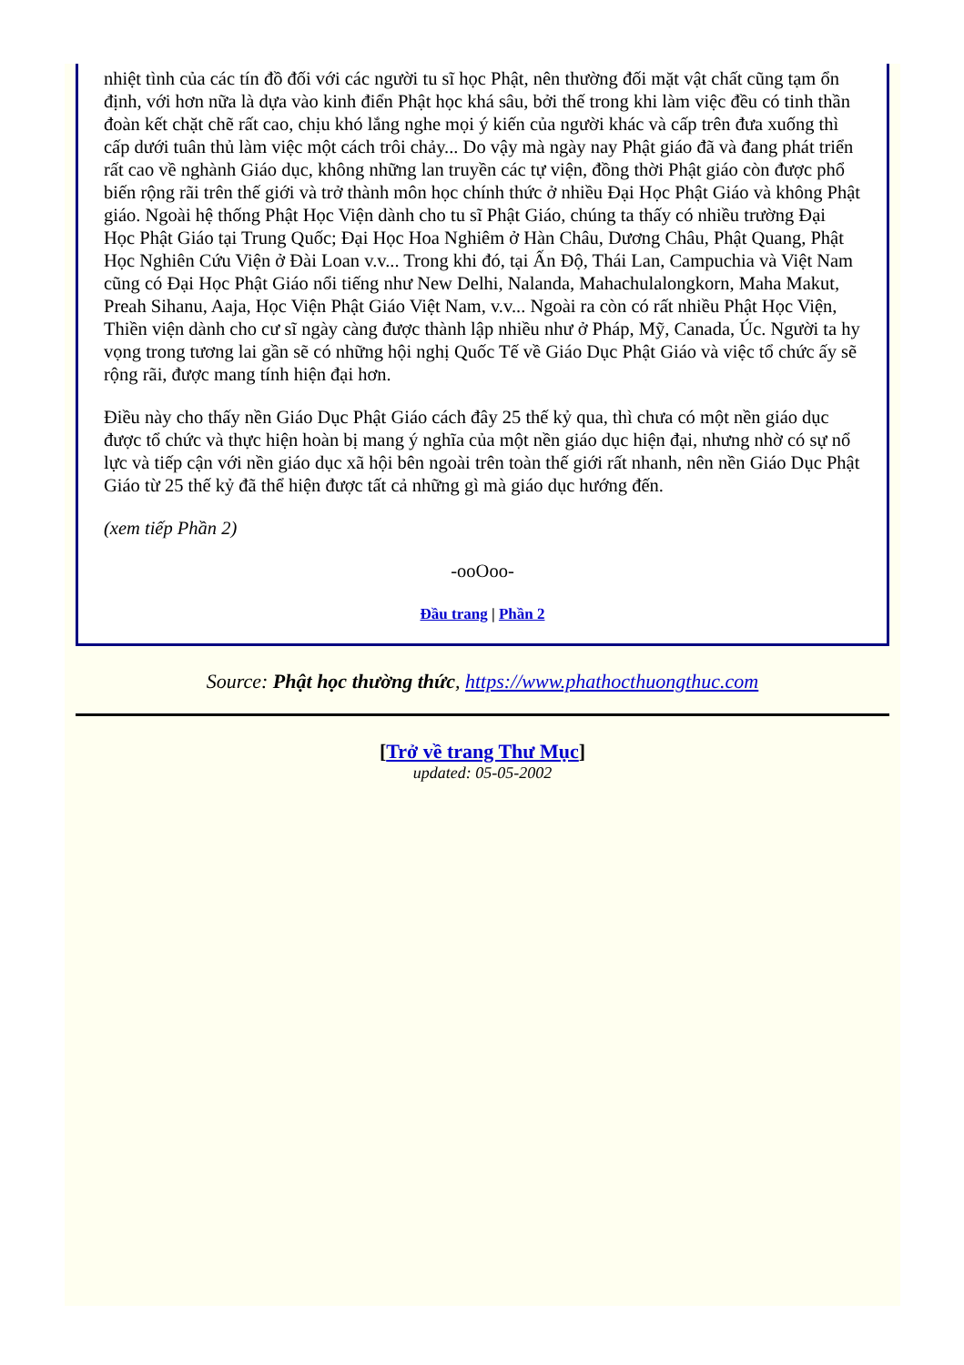nhiệt tình của các tín đồ đối với các người tu sĩ học Phật, nên thường đối mặt vật chất cũng tạm ổn định, với hơn nữa là dựa vào kinh điển Phật học khá sâu, bởi thế trong khi làm việc đều có tinh thần đoàn kết chặt chẽ rất cao, chịu khó lắng nghe mọi ý kiến của người khác và cấp trên đưa xuống thì cấp dưới tuân thủ làm việc một cách trôi chảy... Do vậy mà ngày nay Phật giáo đã và đang phát triển rất cao về nghành Giáo dục, không những lan truyền các tự viện, đồng thời Phật giáo còn được phổ biến rộng rãi trên thế giới và trở thành môn học chính thức ở nhiều Đại Học Phật Giáo và không Phật giáo. Ngoài hệ thống Phật Học Viện dành cho tu sĩ Phật Giáo, chúng ta thấy có nhiều trường Đại Học Phật Giáo tại Trung Quốc; Đại Học Hoa Nghiêm ở Hàn Châu, Dương Châu, Phật Quang, Phật Học Nghiên Cứu Viện ở Đài Loan v.v... Trong khi đó, tại Ấn Độ, Thái Lan, Campuchia và Việt Nam cũng có Đại Học Phật Giáo nổi tiếng như New Delhi, Nalanda, Mahachulalongkorn, Maha Makut, Preah Sihanu, Aaja, Học Viện Phật Giáo Việt Nam, v.v... Ngoài ra còn có rất nhiều Phật Học Viện, Thiền viện dành cho cư sĩ ngày càng được thành lập nhiều như ở Pháp, Mỹ, Canada, Úc. Người ta hy vọng trong tương lai gần sẽ có những hội nghị Quốc Tế về Giáo Dục Phật Giáo và việc tổ chức ấy sẽ rộng rãi, được mang tính hiện đại hơn.
Điều này cho thấy nền Giáo Dục Phật Giáo cách đây 25 thế kỷ qua, thì chưa có một nền giáo dục được tổ chức và thực hiện hoàn bị mang ý nghĩa của một nền giáo dục hiện đại, nhưng nhờ có sự nổ lực và tiếp cận với nền giáo dục xã hội bên ngoài trên toàn thế giới rất nhanh, nên nền Giáo Dục Phật Giáo từ 25 thế kỷ đã thể hiện được tất cả những gì mà giáo dục hướng đến.
(xem tiếp Phần 2)
-ooOoo-
Đầu trang | Phần 2
Source: Phật học thường thức, https://www.phathocthuongthuc.com
[Trở về trang Thư Mục]
updated: 05-05-2002